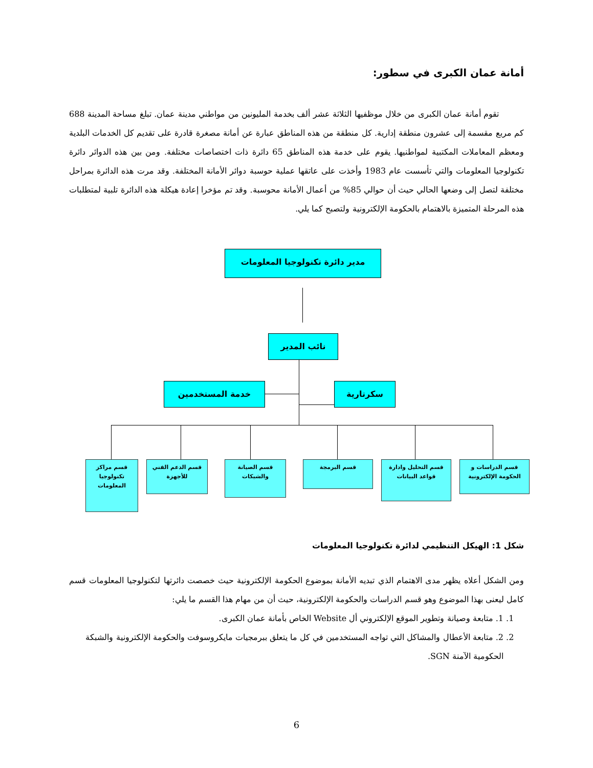أمانة عمان الكبرى في سطور:
تقوم أمانة عمان الكبرى من خلال موظفيها الثلاثة عشر ألف بخدمة المليونين من مواطني مدينة عمان. تبلغ مساحة المدينة 688 كم مربع مقسمة إلى عشرون منطقة إدارية. كل منطقة من هذه المناطق عبارة عن أمانة مصغرة قادرة على تقديم كل الخدمات البلدية ومعظم المعاملات المكتبية لمواطنيها. يقوم على خدمة هذه المناطق 65 دائرة ذات اختصاصات مختلفة. ومن بين هذه الدوائر دائرة تكنولوجيا المعلومات والتي تأسست عام 1983 وأخذت على عاتقها عملية حوسبة دوائر الأمانة المختلفة. وقد مرت هذه الدائرة بمراحل مختلفة لتصل إلى وضعها الحالي حيث أن حوالي 85% من أعمال الأمانة محوسبة. وقد تم مؤخرا إعادة هيكلة هذه الدائرة تلبية لمتطلبات هذه المرحلة المتميزة بالاهتمام بالحكومة الإلكترونية ولتصبح كما يلي.
مدير دائرة تكنولوجيا المعلومات
نائب المدير
خدمة المستخدمين سكرتارية
قسم مراكز تكنولوجيا المعلومات
قسم الدعم الفني للأجهزة
قسم الصيانة والشبكات
قسم البرمجة
قسم التحليل وادارة قواعد البيانات
قسم الدراسات و الحكومة الإلكترونية
شكل 1: الهيكل التنظيمي لدائرة تكنولوجيا المعلومات
ومن الشكل أعلاه يظهر مدى الاهتمام الذي تبديه الأمانة بموضوع الحكومة الإلكترونية حيث خصصت دائرتها لتكنولوجيا المعلومات قسم كامل ليعنى بهذا الموضوع وهو قسم الدراسات والحكومة الإلكترونية، حيث أن من مهام هذا القسم ما يلي:
1. 1. متابعة وصيانة وتطوير الموقع الإلكتروني أل Website الخاص بأمانة عمان الكبرى.
2. 2. متابعة الأعطال والمشاكل التي تواجه المستخدمين في كل ما يتعلق ببرمجيات مايكروسوفت والحكومة الإلكترونية والشبكة الحكومية الآمنة SGN.
6